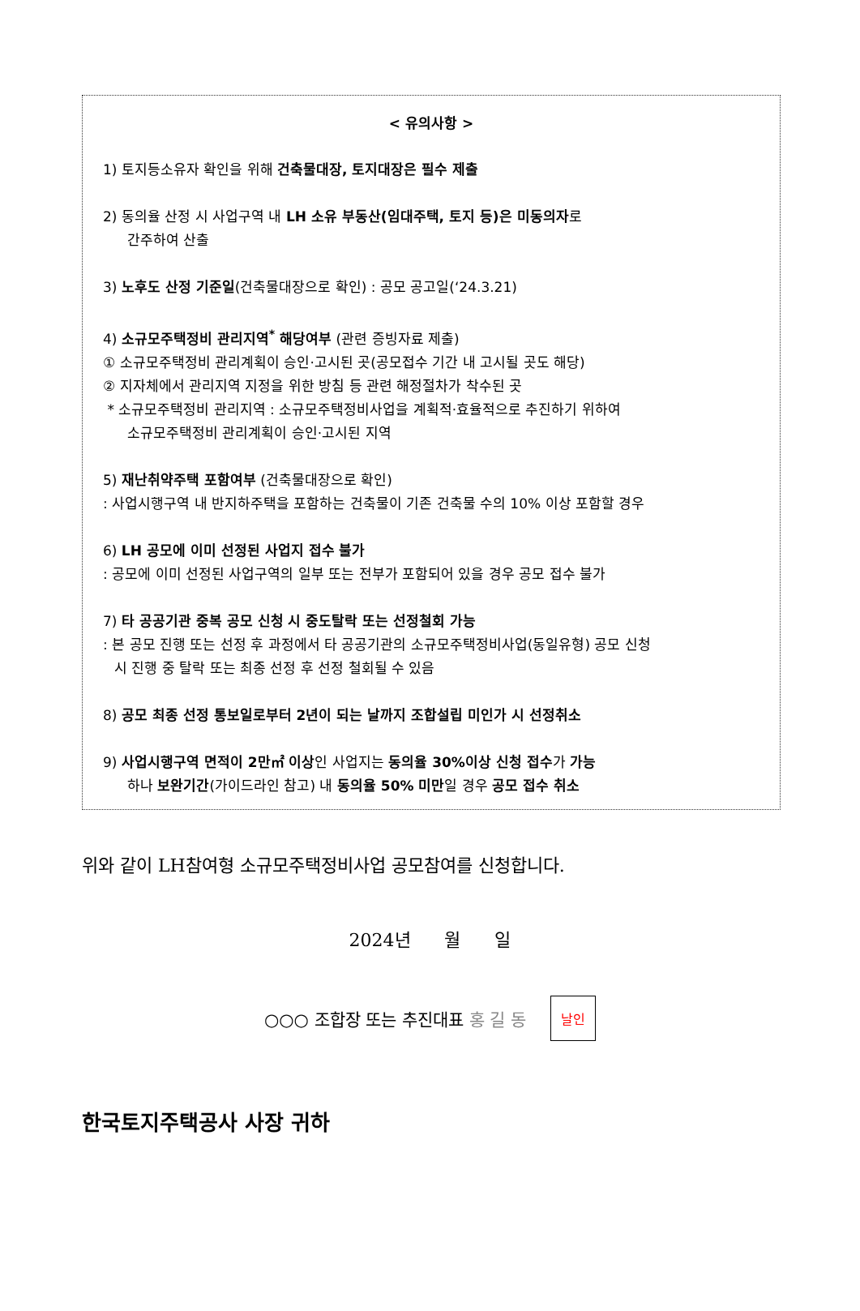< 유의사항 >
1) 토지등소유자 확인을 위해 건축물대장, 토지대장은 필수 제출
2) 동의율 산정 시 사업구역 내 LH 소유 부동산(임대주택, 토지 등)은 미동의자로
간주하여 산출
3) 노후도 산정 기준일(건축물대장으로 확인) : 공모 공고일(‘24.3.21)
4) 소규모주택정비 관리지역<sup>*</sup> 해당여부 (관련 증빙자료 제출)
① 소규모주택정비 관리계획이 승인·고시된 곳(공모접수 기간 내 고시될 곳도 해당)
② 지자체에서 관리지역 지정을 위한 방침 등 관련 해정절차가 착수된 곳
* 소규모주택정비 관리지역 : 소규모주택정비사업을 계획적·효율적으로 추진하기 위하여
소규모주택정비 관리계획이 승인·고시된 지역
5) 재난취약주택 포함여부 (건축물대장으로 확인)
: 사업시행구역 내 반지하주택을 포함하는 건축물이 기존 건축물 수의 10% 이상 포함할 경우
6) LH 공모에 이미 선정된 사업지 접수 불가
: 공모에 이미 선정된 사업구역의 일부 또는 전부가 포함되어 있을 경우 공모 접수 불가
7) 타 공공기관 중복 공모 신청 시 중도탈락 또는 선정철회 가능
: 본 공모 진행 또는 선정 후 과정에서 타 공공기관의 소규모주택정비사업(동일유형) 공모 신청
시 진행 중 탈락 또는 최종 선정 후 선정 철회될 수 있음
8) 공모 최종 선정 통보일로부터 2년이 되는 날까지 조합설립 미인가 시 선정취소
9) 사업시행구역 면적이 2만㎡ 이상인 사업지는 동의율 30%이상 신청 접수가 가능
하나 보완기간(가이드라인 참고) 내 동의율 50% 미만일 경우 공모 접수 취소
위와 같이 LH참여형 소규모주택정비사업 공모참여를 신청합니다.
2024년 월 일
○○○ 조합장 또는 추진대표 홍 길 동
날인
한국토지주택공사 사장 귀하